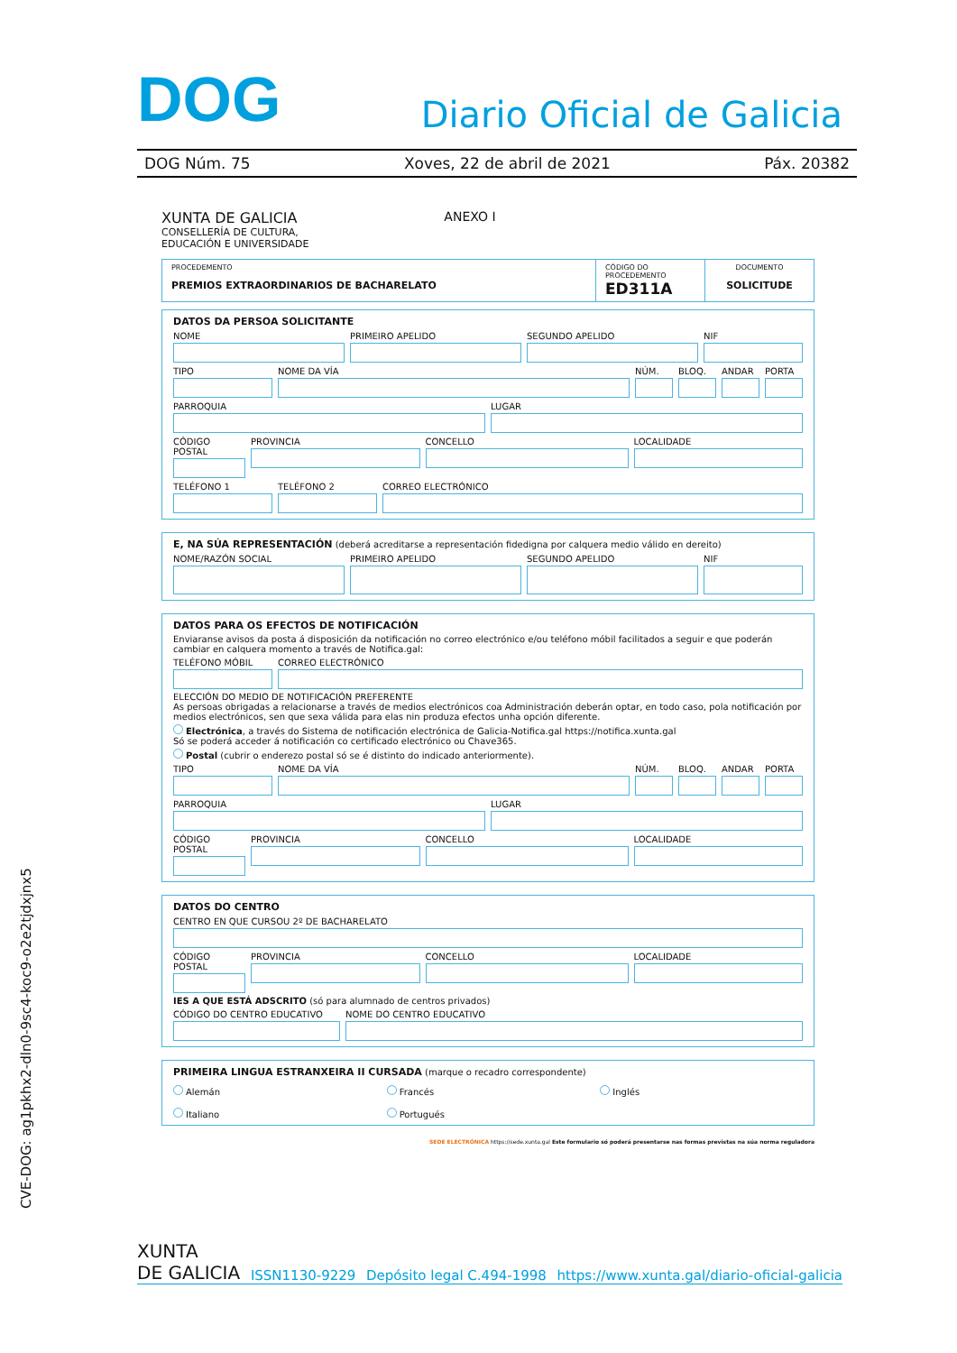DOG Diario Oficial de Galicia
DOG Núm. 75 Xoves, 22 de abril de 2021 Páx. 20382
XUNTA DE GALICIA
CONSELLERÍA DE CULTURA,
EDUCACIÓN E UNIVERSIDADE
ANEXO I
| PROCEDEMENTO PREMIOS EXTRAORDINARIOS DE BACHARELATO | CÓDIGO DO PROCEDEMENTO ED311A | DOCUMENTO SOLICITUDE |
DATOS DA PERSOA SOLICITANTE
NOME PRIMEIRO APELIDO SEGUNDO APELIDO NIF
TIPO NOME DA VÍA NÚM. BLOQ. ANDAR PORTA
PARROQUIA LUGAR
CÓDIGO POSTAL PROVINCIA CONCELLO LOCALIDADE
TELÉFONO 1 TELÉFONO 2 CORREO ELECTRÓNICO
E, NA SÚA REPRESENTACIÓN (deberá acreditarse a representación fidedigna por calquera medio válido en dereito)
NOME/RAZÓN SOCIAL PRIMEIRO APELIDO SEGUNDO APELIDO NIF
DATOS PARA OS EFECTOS DE NOTIFICACIÓN
Enviaranse avisos da posta á disposición da notificación no correo electrónico e/ou teléfono móbil facilitados a seguir e que poderán cambiar en calquera momento a través de Notifica.gal:
TELÉFONO MÓBIL CORREO ELECTRÓNICO
ELECCIÓN DO MEDIO DE NOTIFICACIÓN PREFERENTE
As persoas obrigadas a relacionarse a través de medios electrónicos coa Administración deberán optar, en todo caso, pola notificación por medios electrónicos, sen que sexa válida para elas nin produza efectos unha opción diferente.
Electrónica, a través do Sistema de notificación electrónica de Galicia-Notifica.gal https://notifica.xunta.gal
Só se poderá acceder á notificación co certificado electrónico ou Chave365.
Postal (cubrir o enderezo postal só se é distinto do indicado anteriormente).
TIPO NOME DA VÍA NÚM. BLOQ. ANDAR PORTA
PARROQUIA LUGAR
CÓDIGO POSTAL PROVINCIA CONCELLO LOCALIDADE
DATOS DO CENTRO
CENTRO EN QUE CURSOU 2º DE BACHARELATO
CÓDIGO POSTAL PROVINCIA CONCELLO LOCALIDADE
IES A QUE ESTÁ ADSCRITO (só para alumnado de centros privados)
CÓDIGO DO CENTRO EDUCATIVO NOME DO CENTRO EDUCATIVO
PRIMEIRA LINGUA ESTRANXEIRA II CURSADA (marque o recadro correspondente)
Alemán Francés Inglés Italiano Portugués
SEDE ELECTRÓNICA https://sede.xunta.gal Este formulario só poderá presentarse nas formas previstas na súa norma reguladora
CVE-DOG: ag1pkhx2-dln0-9sc4-koc9-o2e2tjdxjnx5
XUNTA
DE GALICIA ISSN1130-9229 Depósito legal C.494-1998 https://www.xunta.gal/diario-oficial-galicia